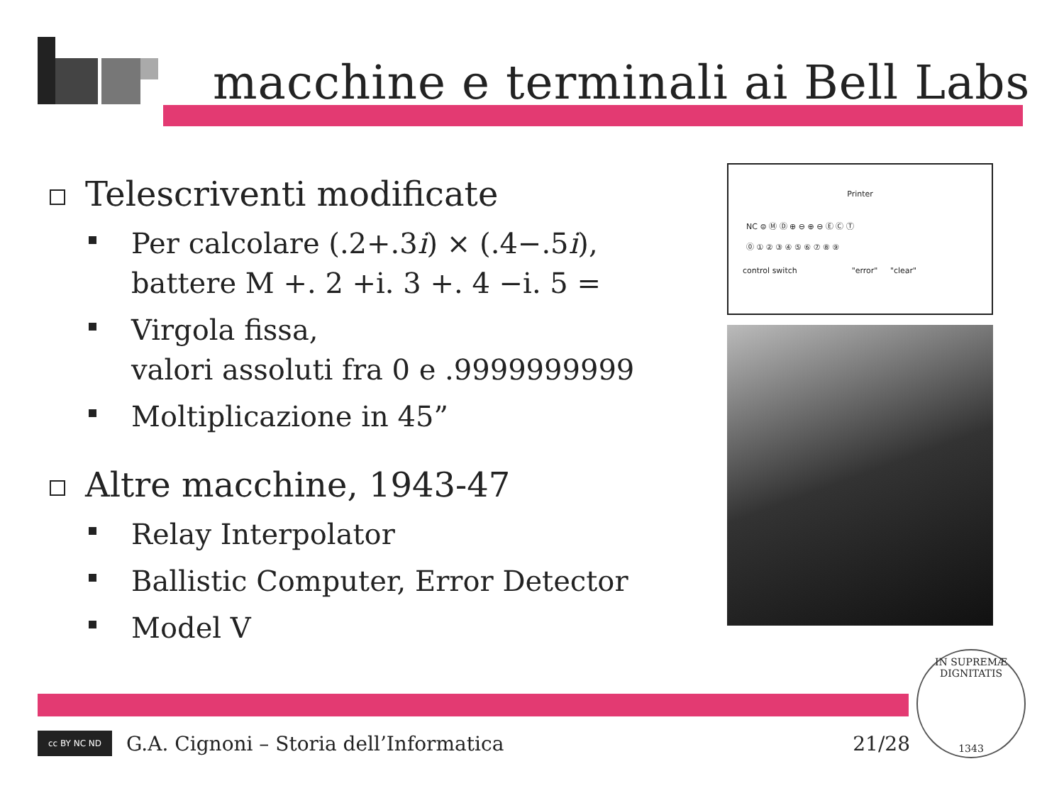macchine e terminali ai Bell Labs
Telescriventi modificate
Per calcolare (.2+.3i) × (.4−.5i),
battere M +. 2 +i. 3 +. 4 −i. 5 =
Virgola fissa,
valori assoluti fra 0 e .9999999999
Moltiplicazione in 45”
Altre macchine, 1943-47
Relay Interpolator
Ballistic Computer, Error Detector
Model V
Printer
NC ⊜ Ⓜ Ⓓ ⊕ ⊖ ⊕ ⊖ Ⓔ Ⓒ Ⓣ
⓪ ① ② ③ ④ ⑤ ⑥ ⑦ ⑧ ⑨
control switch "error" "clear"
cc BY NC ND
G.A. Cignoni – Storia dell’Informatica 21/28
IN SUPREMÆ DIGNITATIS
1343